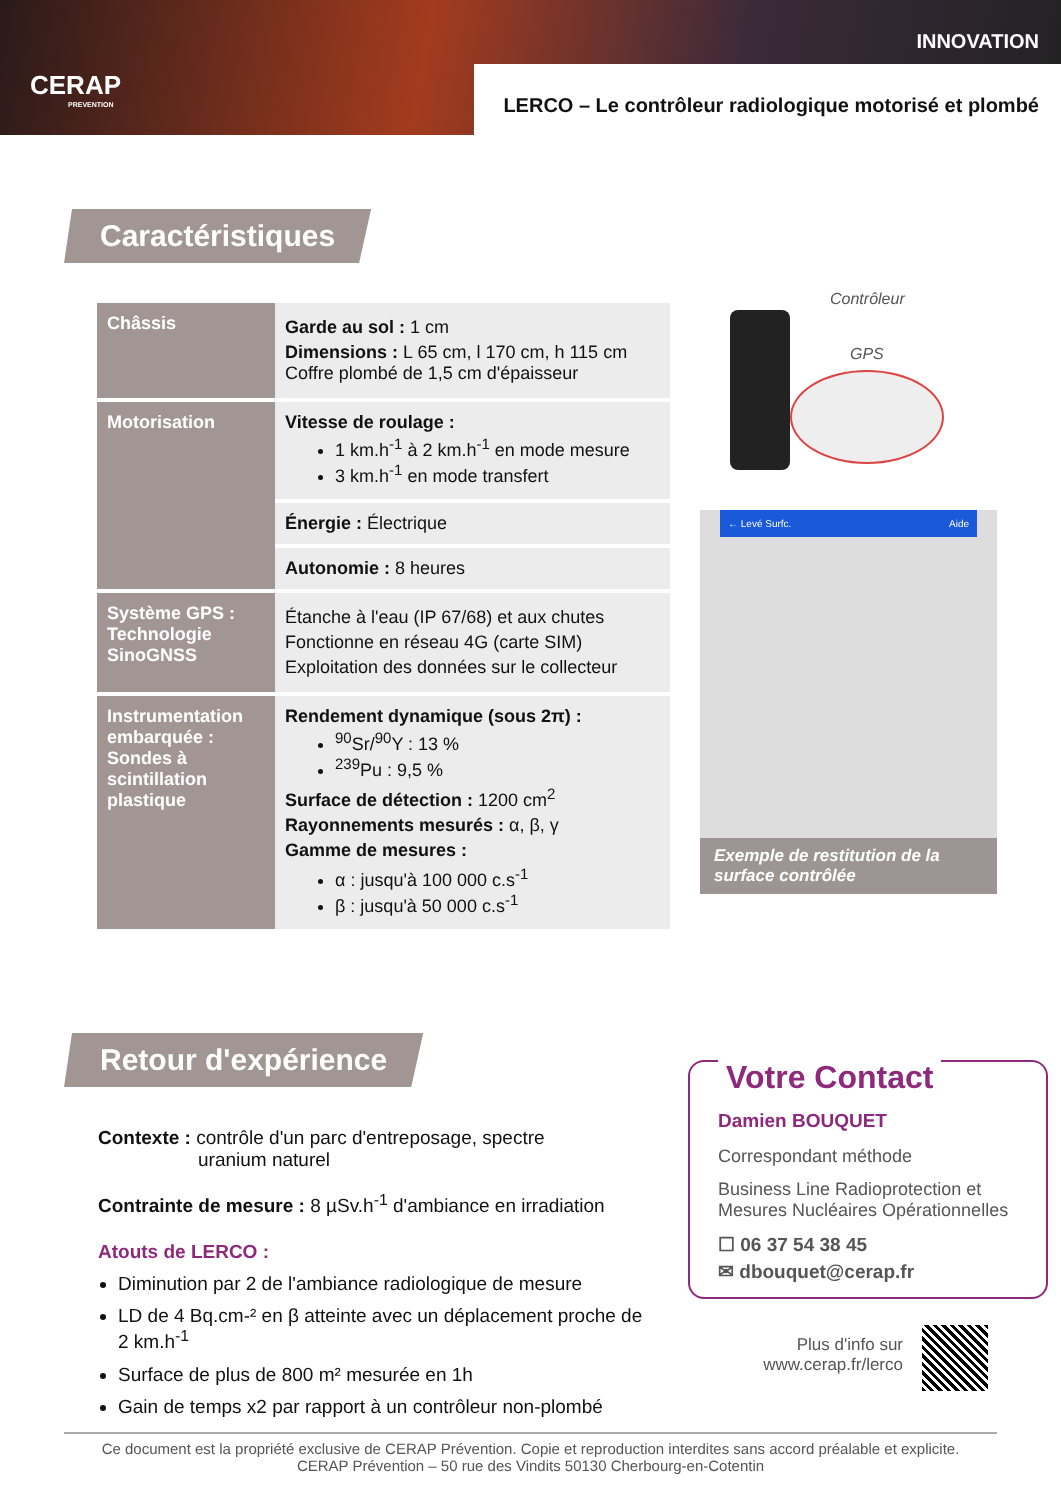CERAP
PREVENTION
INNOVATION
LERCO – Le contrôleur radiologique motorisé et plombé
Caractéristiques
| Châssis | Garde au sol : 1 cm Dimensions : L 65 cm, l 170 cm, h 115 cm Coffre plombé de 1,5 cm d'épaisseur |
| Motorisation | Vitesse de roulage : 1 km.h<sup>-1</sup> à 2 km.h<sup>-1</sup> en mode mesure 3 km.h<sup>-1</sup> en mode transfert |
| | Énergie : Électrique |
| | Autonomie : 8 heures |
| Système GPS : Technologie SinoGNSS | Étanche à l'eau (IP 67/68) et aux chutes Fonctionne en réseau 4G (carte SIM) Exploitation des données sur le collecteur |
| Instrumentation embarquée : Sondes à scintillation plastique | Rendement dynamique (sous 2π) : <sup>90</sup>Sr/<sup>90</sup>Y : 13 % <sup>239</sup>Pu : 9,5 % Surface de détection : 1200 cm<sup>2</sup> Rayonnements mesurés : α, β, γ Gamme de mesures : α : jusqu'à 100 000 c.s<sup>-1</sup> β : jusqu'à 50 000 c.s<sup>-1</sup> |
Contrôleur
GPS
← Levé Surfc. Aide
Exemple de restitution de la surface contrôlée
Retour d'expérience
Contexte : contrôle d'un parc d'entreposage, spectre
uranium naturel
Contrainte de mesure : 8 µSv.h<sup>-1</sup> d'ambiance en irradiation
Atouts de LERCO :
Diminution par 2 de l'ambiance radiologique de mesure
LD de 4 Bq.cm-² en β atteinte avec un déplacement proche de 2 km.h<sup>-1</sup>
Surface de plus de 800 m² mesurée en 1h
Gain de temps x2 par rapport à un contrôleur non-plombé
Votre Contact
Damien BOUQUET
Correspondant méthode
Business Line Radioprotection et Mesures Nucléaires Opérationnelles
☐ 06 37 54 38 45
✉ dbouquet@cerap.fr
Plus d'info sur
www.cerap.fr/lerco
Ce document est la propriété exclusive de CERAP Prévention. Copie et reproduction interdites sans accord préalable et explicite.
CERAP Prévention – 50 rue des Vindits 50130 Cherbourg-en-Cotentin